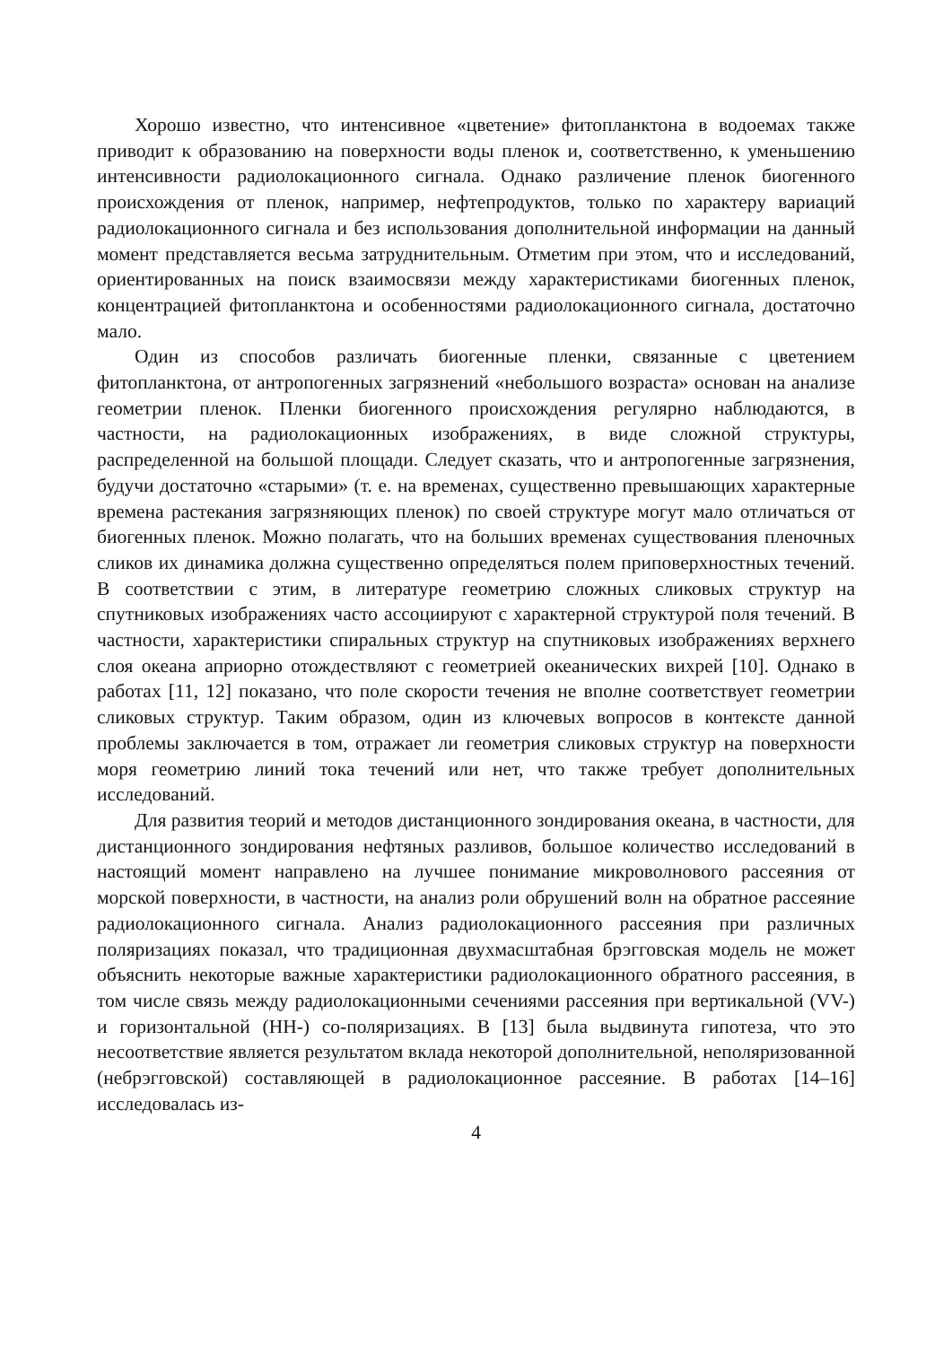Хорошо известно, что интенсивное «цветение» фитопланктона в водоемах также приводит к образованию на поверхности воды пленок и, соответственно, к уменьшению интенсивности радиолокационного сигнала. Однако различение пленок биогенного происхождения от пленок, например, нефтепродуктов, только по характеру вариаций радиолокационного сигнала и без использования дополнительной информации на данный момент представляется весьма затруднительным. Отметим при этом, что и исследований, ориентированных на поиск взаимосвязи между характеристиками биогенных пленок, концентрацией фитопланктона и особенностями радиолокационного сигнала, достаточно мало.
Один из способов различать биогенные пленки, связанные с цветением фитопланктона, от антропогенных загрязнений «небольшого возраста» основан на анализе геометрии пленок. Пленки биогенного происхождения регулярно наблюдаются, в частности, на радиолокационных изображениях, в виде сложной структуры, распределенной на большой площади. Следует сказать, что и антропогенные загрязнения, будучи достаточно «старыми» (т. е. на временах, существенно превышающих характерные времена растекания загрязняющих пленок) по своей структуре могут мало отличаться от биогенных пленок. Можно полагать, что на больших временах существования пленочных сликов их динамика должна существенно определяться полем приповерхностных течений. В соответствии с этим, в литературе геометрию сложных сликовых структур на спутниковых изображениях часто ассоциируют с характерной структурой поля течений. В частности, характеристики спиральных структур на спутниковых изображениях верхнего слоя океана априорно отождествляют с геометрией океанических вихрей [10]. Однако в работах [11, 12] показано, что поле скорости течения не вполне соответствует геометрии сликовых структур. Таким образом, один из ключевых вопросов в контексте данной проблемы заключается в том, отражает ли геометрия сликовых структур на поверхности моря геометрию линий тока течений или нет, что также требует дополнительных исследований.
Для развития теорий и методов дистанционного зондирования океана, в частности, для дистанционного зондирования нефтяных разливов, большое количество исследований в настоящий момент направлено на лучшее понимание микроволнового рассеяния от морской поверхности, в частности, на анализ роли обрушений волн на обратное рассеяние радиолокационного сигнала. Анализ радиолокационного рассеяния при различных поляризациях показал, что традиционная двухмасштабная брэгговская модель не может объяснить некоторые важные характеристики радиолокационного обратного рассеяния, в том числе связь между радиолокационными сечениями рассеяния при вертикальной (VV-) и горизонтальной (HH-) со-поляризациях. В [13] была выдвинута гипотеза, что это несоответствие является результатом вклада некоторой дополнительной, неполяризованной (небрэгговской) составляющей в радиолокационное рассеяние. В работах [14–16] исследовалась из-
4